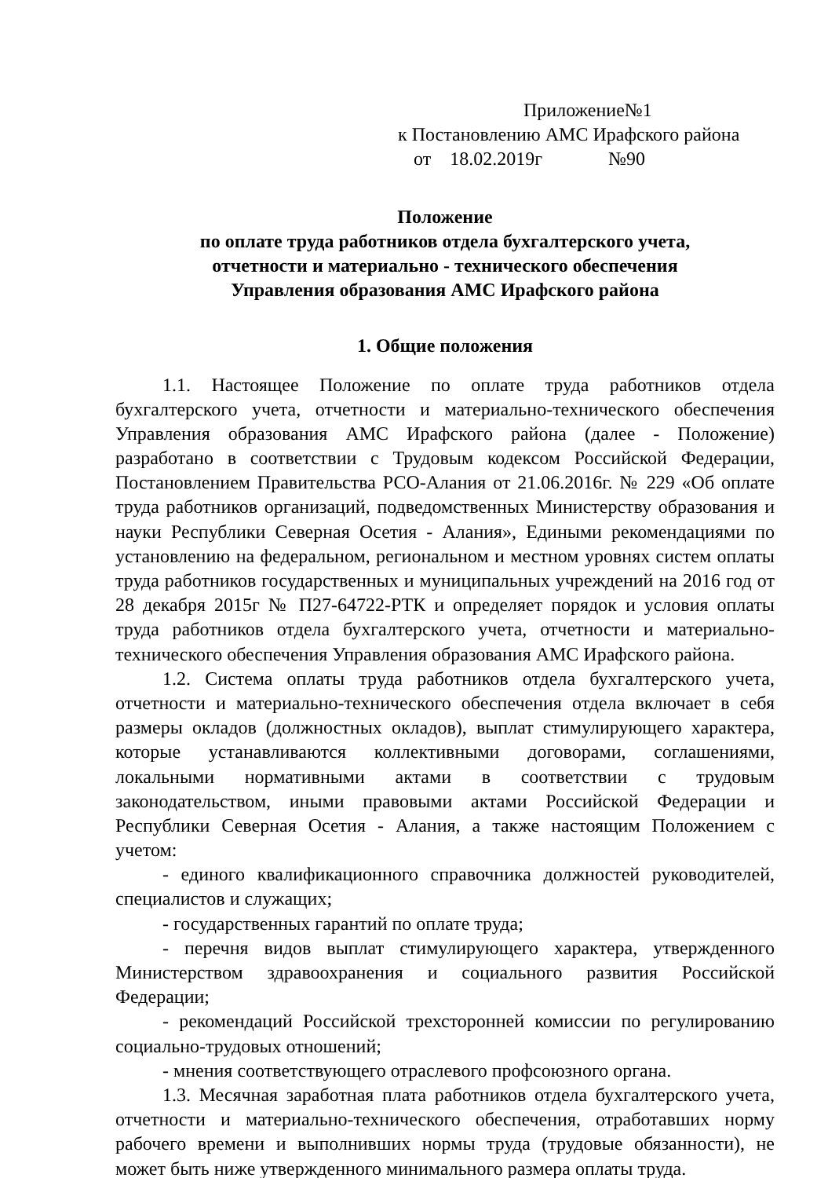Приложение№1
к Постановлению АМС Ирафского района
от 18.02.2019г №90
Положение
по оплате труда работников отдела бухгалтерского учета,
отчетности и материально - технического обеспечения
Управления образования АМС Ирафского района
1. Общие положения
1.1. Настоящее Положение по оплате труда работников отдела бухгалтерского учета, отчетности и материально-технического обеспечения Управления образования АМС Ирафского района (далее - Положение) разработано в соответствии с Трудовым кодексом Российской Федерации, Постановлением Правительства РСО-Алания от 21.06.2016г. № 229 «Об оплате труда работников организаций, подведомственных Министерству образования и науки Республики Северная Осетия - Алания», Едиными рекомендациями по установлению на федеральном, региональном и местном уровнях систем оплаты труда работников государственных и муниципальных учреждений на 2016 год от 28 декабря 2015г № П27-64722-РТК и определяет порядок и условия оплаты труда работников отдела бухгалтерского учета, отчетности и материально-технического обеспечения Управления образования АМС Ирафского района.
1.2. Система оплаты труда работников отдела бухгалтерского учета, отчетности и материально-технического обеспечения отдела включает в себя размеры окладов (должностных окладов), выплат стимулирующего характера, которые устанавливаются коллективными договорами, соглашениями, локальными нормативными актами в соответствии с трудовым законодательством, иными правовыми актами Российской Федерации и Республики Северная Осетия - Алания, а также настоящим Положением с учетом:
- единого квалификационного справочника должностей руководителей, специалистов и служащих;
- государственных гарантий по оплате труда;
- перечня видов выплат стимулирующего характера, утвержденного Министерством здравоохранения и социального развития Российской Федерации;
- рекомендаций Российской трехсторонней комиссии по регулированию социально-трудовых отношений;
- мнения соответствующего отраслевого профсоюзного органа.
1.3. Месячная заработная плата работников отдела бухгалтерского учета, отчетности и материально-технического обеспечения, отработавших норму рабочего времени и выполнивших нормы труда (трудовые обязанности), не может быть ниже утвержденного минимального размера оплаты труда.